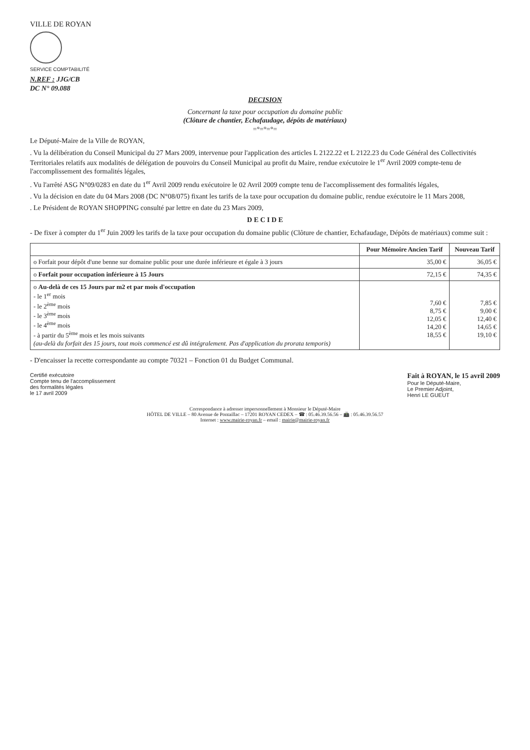VILLE DE ROYAN
SERVICE COMPTABILITÉ
N.REF : JJG/CB
DC N° 09.088
DECISION
Concernant la taxe pour occupation du domaine public
(Clôture de chantier, Echafaudage, dépôts de matériaux)
=°=°=°=
Le Député-Maire de la Ville de ROYAN,
. Vu la délibération du Conseil Municipal du 27 Mars 2009, intervenue pour l'application des articles L 2122.22 et L 2122.23 du Code Général des Collectivités Territoriales relatifs aux modalités de délégation de pouvoirs du Conseil Municipal au profit du Maire, rendue exécutoire le 1<sup>er</sup> Avril 2009 compte-tenu de l'accomplissement des formalités légales,
. Vu l'arrêté ASG N°09/0283 en date du 1<sup>er</sup> Avril 2009 rendu exécutoire le 02 Avril 2009 compte tenu de l'accomplissement des formalités légales,
. Vu la décision en date du 04 Mars 2008 (DC N°08/075) fixant les tarifs de la taxe pour occupation du domaine public, rendue exécutoire le 11 Mars 2008,
. Le Président de ROYAN SHOPPING consulté par lettre en date du 23 Mars 2009,
D E C I D E
- De fixer à compter du 1<sup>er</sup> Juin 2009 les tarifs de la taxe pour occupation du domaine public (Clôture de chantier, Echafaudage, Dépôts de matériaux) comme suit :
| | Pour Mémoire Ancien Tarif | Nouveau Tarif |
| --- | --- | --- |
| o Forfait pour dépôt d'une benne sur domaine public pour une durée inférieure et égale à 3 jours | 35,00 € | 36,05 € |
| o Forfait pour occupation inférieure à 15 Jours | 72,15 € | 74,35 € |
| o Au-delà de ces 15 Jours par m2 et par mois d'occupation - le 1<sup>er</sup> mois - le 2<sup>ème</sup> mois - le 3<sup>ème</sup> mois - le 4<sup>ème</sup> mois - à partir du 5<sup>ème</sup> mois et les mois suivants (au-delà du forfait des 15 jours, tout mois commencé est dû intégralement. Pas d'application du prorata temporis) | 7,60 € 8,75 € 12,05 € 14,20 € 18,55 € | 7,85 € 9,00 € 12,40 € 14,65 € 19,10 € |
- D'encaisser la recette correspondante au compte 70321 – Fonction 01 du Budget Communal.
Certifié exécutoire
Compte tenu de l'accomplissement
des formalités légales
le 17 avril 2009
Fait à ROYAN, le 15 avril 2009
Pour le Député-Maire,
Le Premier Adjoint,
Henri LE GUEUT
Correspondance à adresser impersonnellement à Monsieur le Député-Maire
HÔTEL DE VILLE – 80 Avenue de Pontaillac – 17201 ROYAN CEDEX – ☎ : 05.46.39.56.56 – 📠 : 05.46.39.56.57
Internet : www.mairie-royan.fr – email : mairie@mairie-royan.fr